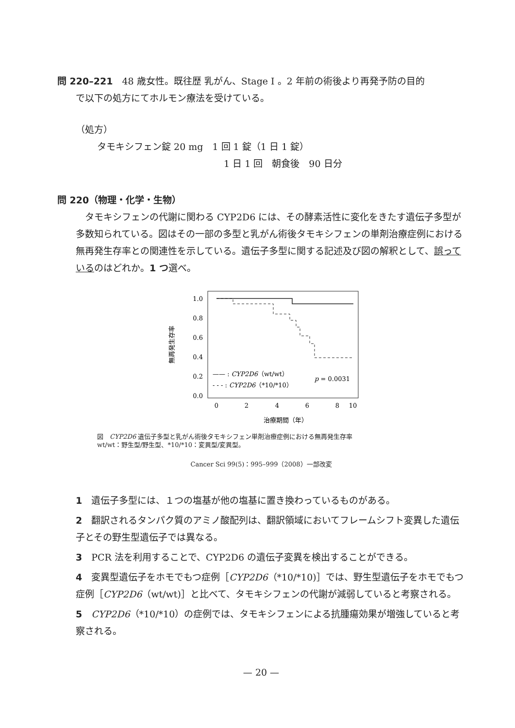問 220–221　48 歳女性。既往歴 乳がん、Stage I 。2 年前の術後より再発予防の目的
で以下の処方にてホルモン療法を受けている。
（処方）
タモキシフェン錠 20 mg　1 回 1 錠（1 日 1 錠）
1 日 1 回　朝食後　90 日分
問 220（物理・化学・生物）
　タモキシフェンの代謝に関わる CYP2D6 には、その酵素活性に変化をきたす遺伝子多型が多数知られている。図はその一部の多型と乳がん術後タモキシフェンの単剤治療症例における無再発生存率との関連性を示している。遺伝子多型に関する記述及び図の解釈として、誤っているのはどれか。1 つ選べ。
1.0
0.8
0.6
0.4
0.2
0.0
0
2
4
6
8
10
治療期間（年）
無再発生存率
—— : CYP2D6（wt/wt）
- - - : CYP2D6（*10/*10）
p = 0.0031
図　CYP2D6 遺伝子多型と乳がん術後タモキシフェン単剤治療症例における無再発生存率
wt/wt：野生型/野生型、*10/*10：変異型/変異型。
Cancer Sci 99(5)：995–999（2008）一部改変
1　遺伝子多型には、１つの塩基が他の塩基に置き換わっているものがある。
2　翻訳されるタンパク質のアミノ酸配列は、翻訳領域においてフレームシフト変異した遺伝子とその野生型遺伝子では異なる。
3　PCR 法を利用することで、CYP2D6 の遺伝子変異を検出することができる。
4　変異型遺伝子をホモでもつ症例［CYP2D6（*10/*10)］では、野生型遺伝子をホモでもつ症例［CYP2D6（wt/wt)］と比べて、タモキシフェンの代謝が減弱していると考察される。
5　CYP2D6（*10/*10）の症例では、タモキシフェンによる抗腫瘍効果が増強していると考察される。
— 20 —